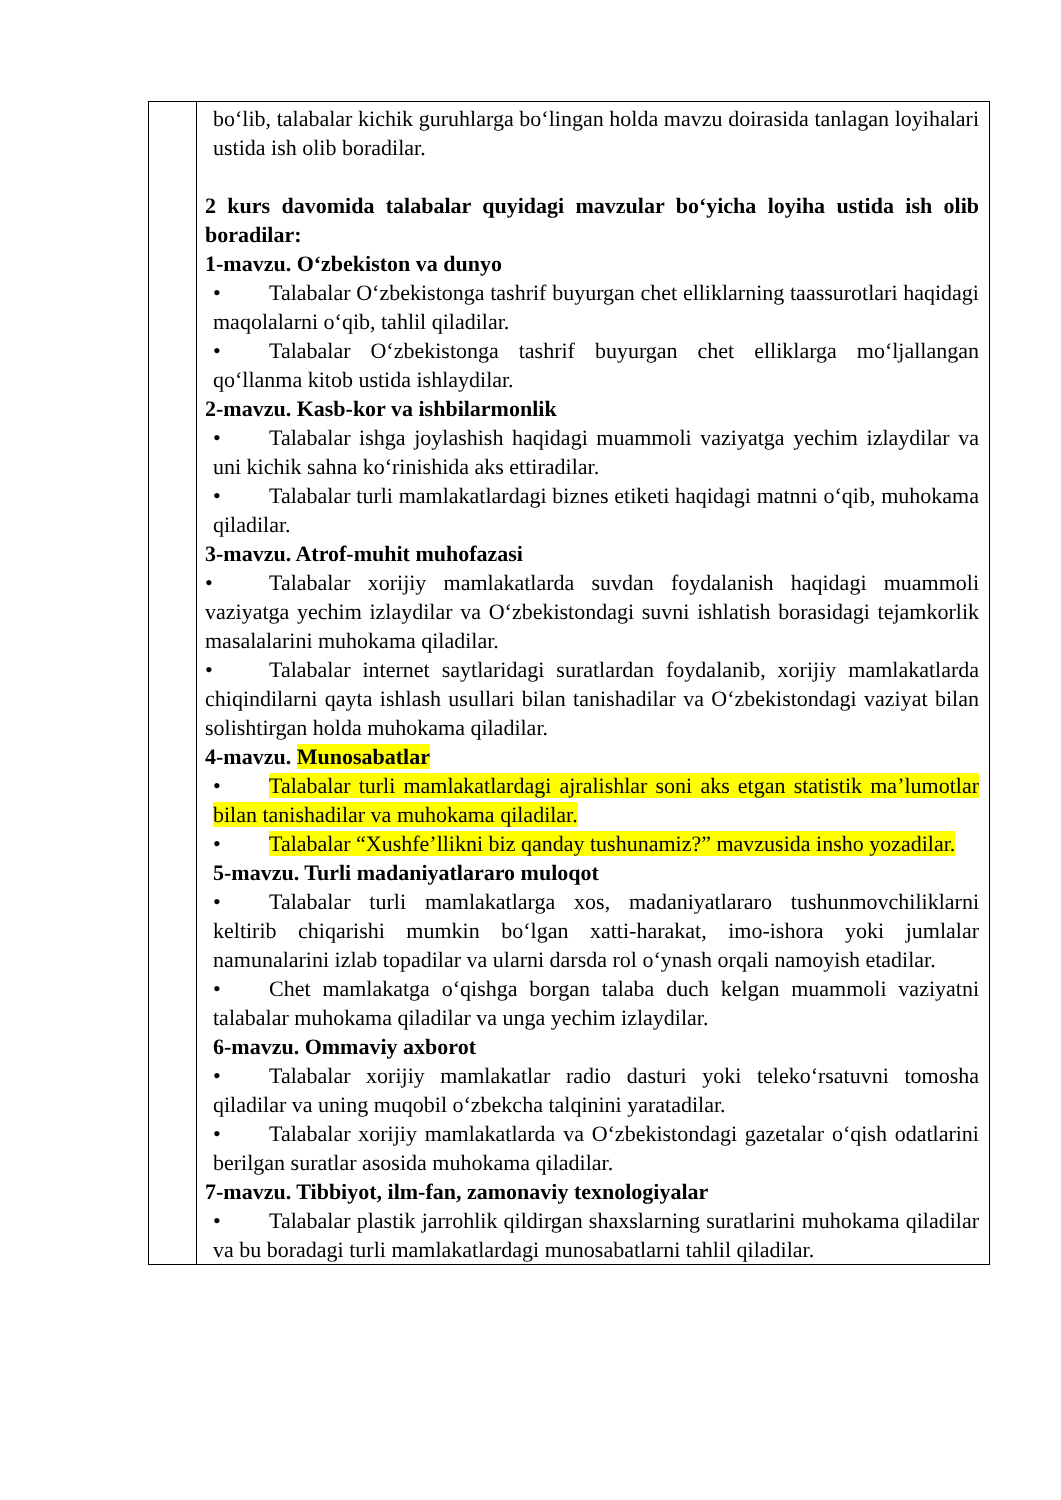| | bo‘lib, talabalar kichik guruhlarga bo‘lingan holda mavzu doirasida tanlagan loyihalari ustida ish olib boradilar. 2 kurs davomida talabalar quyidagi mavzular bo‘yicha loyiha ustida ish olib boradilar: 1-mavzu. O‘zbekiston va dunyo • Talabalar O‘zbekistonga tashrif buyurgan chet elliklarning taassurotlari haqidagi maqolalarni o‘qib, tahlil qiladilar. • Talabalar O‘zbekistonga tashrif buyurgan chet elliklarga mo‘ljallangan qo‘llanma kitob ustida ishlaydilar. 2-mavzu. Kasb-kor va ishbilarmonlik • Talabalar ishga joylashish haqidagi muammoli vaziyatga yechim izlaydilar va uni kichik sahna ko‘rinishida aks ettiradilar. • Talabalar turli mamlakatlardagi biznes etiketi haqidagi matnni o‘qib, muhokama qiladilar. 3-mavzu. Atrof-muhit muhofazasi • Talabalar xorijiy mamlakatlarda suvdan foydalanish haqidagi muammoli vaziyatga yechim izlaydilar va O‘zbekistondagi suvni ishlatish borasidagi tejamkorlik masalalarini muhokama qiladilar. • Talabalar internet saytlaridagi suratlardan foydalanib, xorijiy mamlakatlarda chiqindilarni qayta ishlash usullari bilan tanishadilar va O‘zbekistondagi vaziyat bilan solishtirgan holda muhokama qiladilar. 4-mavzu. Munosabatlar • Talabalar turli mamlakatlardagi ajralishlar soni aks etgan statistik ma’lumotlar bilan tanishadilar va muhokama qiladilar. • Talabalar “Xushfe’llikni biz qanday tushunamiz?” mavzusida insho yozadilar. 5-mavzu. Turli madaniyatlararo muloqot • Talabalar turli mamlakatlarga xos, madaniyatlararo tushunmovchiliklarni keltirib chiqarishi mumkin bo‘lgan xatti-harakat, imo-ishora yoki jumlalar namunalarini izlab topadilar va ularni darsda rol o‘ynash orqali namoyish etadilar. • Chet mamlakatga o‘qishga borgan talaba duch kelgan muammoli vaziyatni talabalar muhokama qiladilar va unga yechim izlaydilar. 6-mavzu. Ommaviy axborot • Talabalar xorijiy mamlakatlar radio dasturi yoki teleko‘rsatuvni tomosha qiladilar va uning muqobil o‘zbekcha talqinini yaratadilar. • Talabalar xorijiy mamlakatlarda va O‘zbekistondagi gazetalar o‘qish odatlarini berilgan suratlar asosida muhokama qiladilar. 7-mavzu. Tibbiyot, ilm-fan, zamonaviy texnologiyalar • Talabalar plastik jarrohlik qildirgan shaxslarning suratlarini muhokama qiladilar va bu boradagi turli mamlakatlardagi munosabatlarni tahlil qiladilar. |